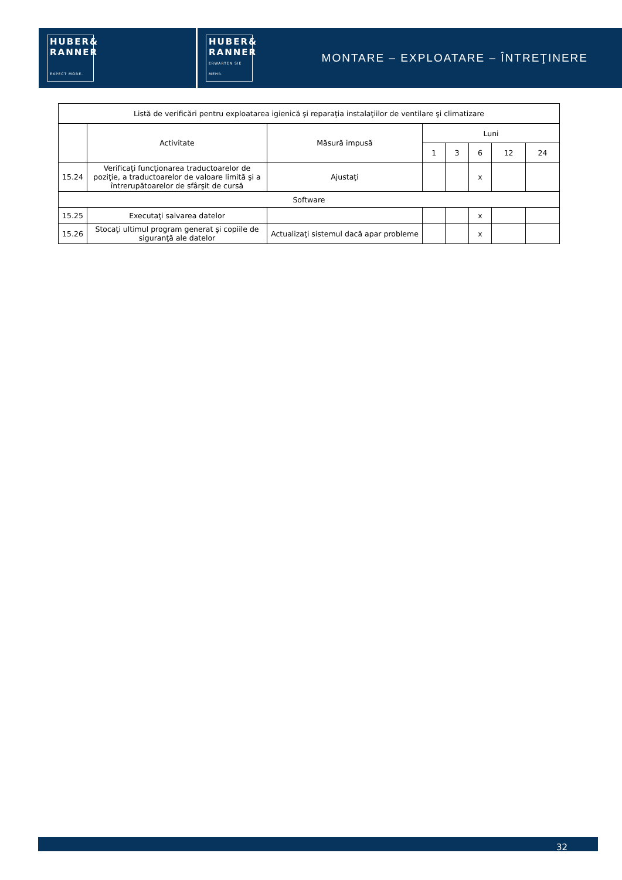HUBER&
RANNER
EXPECT MORE.
HUBER&
RANNER
ERWARTEN SIE MEHR.
MONTARE – EXPLOATARE – ÎNTREŢINERE
| Listă de verificări pentru exploatarea igienică şi reparaţia instalaţiilor de ventilare şi climatizare | | | | | | | |
| --- | --- | --- | --- | --- | --- | --- | --- |
| | Activitate | Măsură impusă | Luni | | | | |
| | | | 1 | 3 | 6 | 12 | 24 |
| 15.24 | Verificaţi funcţionarea traductoarelor de poziţie, a traductoarelor de valoare limită şi a întrerupătoarelor de sfârşit de cursă | Ajustaţi | | | x | | |
| Software | | | | | | | |
| 15.25 | Executaţi salvarea datelor | | | | x | | |
| 15.26 | Stocaţi ultimul program generat şi copiile de siguranţă ale datelor | Actualizaţi sistemul dacă apar probleme | | | x | | |
32